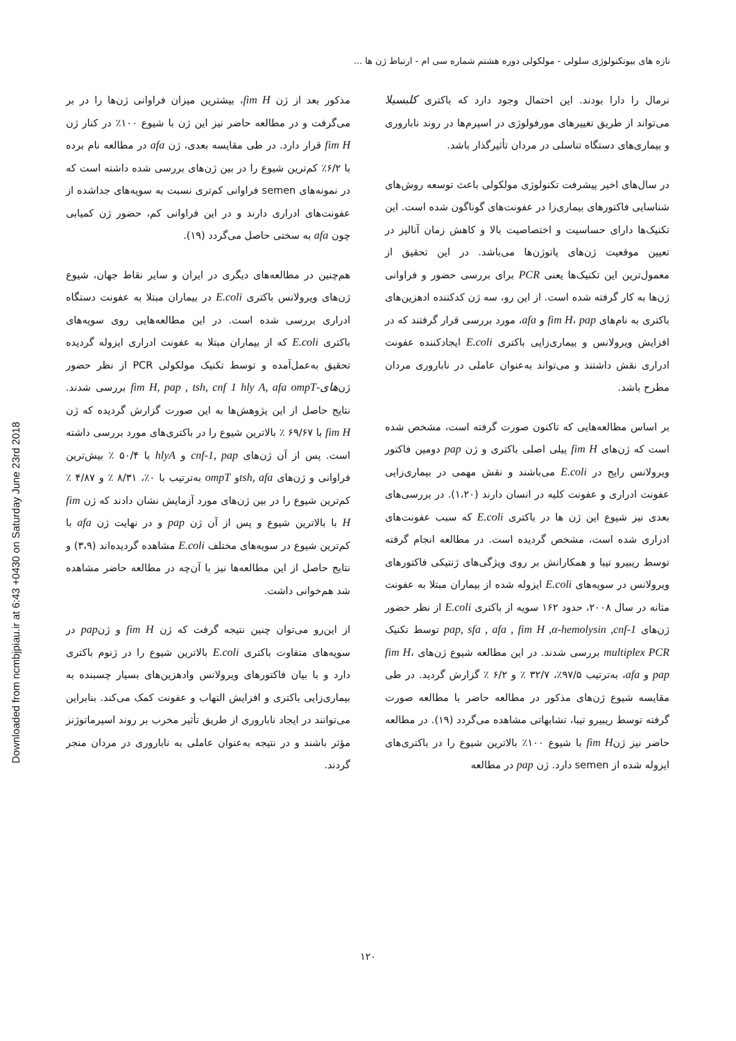Downloaded from ncmbjpiau.ir at 6:43 +0430 on Saturday June 23rd 2018
تازه های بیوتکنولوژی سلولی - مولکولی دوره هشتم شماره سی ام - ارتباط ژن ها ...
نرمال را دارا بودند. این احتمال وجود دارد که باکتری کلبسیلا می‌تواند از طریق تغییرهای مورفولوژی در اسپرم‌ها در روند ناباروری و بیماری‌های دستگاه تناسلی در مردان تأثیرگذار باشد.
در سال‌های اخیر پیشرفت تکنولوژی مولکولی باعث توسعه روش‌های شناسایی فاکتورهای بیماری‌زا در عفونت‌های گوناگون شده است. این تکنیک‌ها دارای حساسیت و اختصاصیت بالا و کاهش زمان آنالیز در تعیین موقعیت ژن‌های پاتوژن‌ها می‌باشد. در این تحقیق از معمول‌ترین این تکنیک‌ها یعنی PCR برای بررسی حضور و فراوانی ژن‌ها به کار گرفته شده است. از این رو، سه ژن کدکننده ادهزین‌های باکتری به نام‌های fim H، pap و afa، مورد بررسی قرار گرفتند که در افزایش ویرولانس و بیماری‌زایی باکتری E.coli ایجادکننده عفونت ادراری نقش داشتند و می‌تواند به‌عنوان عاملی در ناباروری مردان مطرح باشد.
بر اساس مطالعه‌هایی که تاکنون صورت گرفته است، مشخص شده است که ژن‌های fim H پیلی اصلی باکتری و ژن pap دومین فاکتور ویرولانس رایج در E.coli می‌باشند و نقش مهمی در بیماری‌زایی عفونت ادراری و عفونت کلیه در انسان دارند (۱،۲۰). در بررسی‌های بعدی نیز شیوع این ژن ها در باکتری E.coli که سبب عفونت‌های ادراری شده است، مشخص گردیده است. در مطالعه انجام گرفته توسط ریبیرو تیبا و همکارانش بر روی ویژگی‌های ژنتیکی فاکتورهای ویرولانس در سویه‌های E.coli ایزوله شده از بیماران مبتلا به عفونت مثانه در سال ۲۰۰۸، حدود ۱۶۲ سویه از باکتری E.coli از نظر حضور ژن‌های pap, sfa , afa , fim H ,α-hemolysin ,cnf-1 توسط تکنیک multiplex PCR بررسی شدند. در این مطالعه شیوع ژن‌های fim H، pap و afa، به‌ترتیب ۹۷/۵٪، ۳۲/۷ ٪ و ۶/۲ ٪ گزارش گردید. در طی مقایسه شیوع ژن‌های مذکور در مطالعه حاضر با مطالعه صورت گرفته توسط ریبیرو تیبا، تشابهاتی مشاهده می‌گردد (۱۹). در مطالعه حاضر نیز ژنfim H با شیوع ۱۰۰٪ بالاترین شیوع را در باکتری‌های ایزوله شده از semen دارد. ژن pap در مطالعه
مذکور بعد از ژن fim H، بیشترین میزان فراوانی ژن‌ها را در بر می‌گرفت و در مطالعه حاضر نیز این ژن با شیوع ۱۰۰٪ در کنار ژن fim H قرار دارد. در طی مقایسه بعدی، ژن afa در مطالعه نام برده با ۶/۲٪ کم‌ترین شیوع را در بین ژن‌های بررسی شده داشته است که در نمونه‌های semen فراوانی کم‌تری نسبت به سویه‌های جداشده از عفونت‌های ادراری دارند و در این فراوانی کم، حضور ژن کمیابی چون afa به سختی حاصل می‌گردد (۱۹).
هم‌چنین در مطالعه‌های دیگری در ایران و سایر نقاط جهان، شیوع ژن‌های ویرولانس باکتری E.coli در بیماران مبتلا به عفونت دستگاه ادراری بررسی شده است. در این مطالعه‌هایی روی سویه‌های باکتری E.coli که از بیماران مبتلا به عفونت ادراری ایزوله گردیده تحقیق به‌عمل‌آمده و توسط تکنیک مولکولی PCR از نظر حضور ژن‌های-fim H, pap , tsh, cnf 1 hly A, afa ompT بررسی شدند. نتایج حاصل از این پژوهش‌ها به این صورت گزارش گردیده که ژن fim H با ۶۹/۶۷ ٪ بالاترین شیوع را در باکتری‌های مورد بررسی داشته است. پس از آن ژن‌های cnf-1, pap و hlyA با ۵۰/۴ ٪ بیش‌ترین فراوانی و ژن‌های tsh, afaو ompT به‌ترتیب با ۰٪، ۸/۳۱ ٪ و ۴/۸۷ ٪ کم‌ترین شیوع را در بین ژن‌های مورد آزمایش نشان دادند که ژن fim H با بالاترین شیوع و پس از آن ژن pap و در نهایت ژن afa با کم‌ترین شیوع در سویه‌های مختلف E.coli مشاهده گردیده‌اند (۳،۹) و نتایج حاصل از این مطالعه‌ها نیز با آن‌چه در مطالعه حاضر مشاهده شد هم‌خوانی داشت.
از این‌رو می‌توان چنین نتیجه گرفت که ژن fim H و ژنpap در سویه‌های متفاوت باکتری E.coli بالاترین شیوع را در ژنوم باکتری دارد و با بیان فاکتورهای ویرولانس وادهزین‌های بسیار چسبنده به بیماری‌زایی باکتری و افزایش التهاب و عفونت کمک می‌کند. بنابراین می‌توانند در ایجاد ناباروری از طریق تأثیر مخرب بر روند اسپرماتوژنز مؤثر باشند و در نتیجه به‌عنوان عاملی به ناباروری در مردان منجر گردند.
۱۲۰